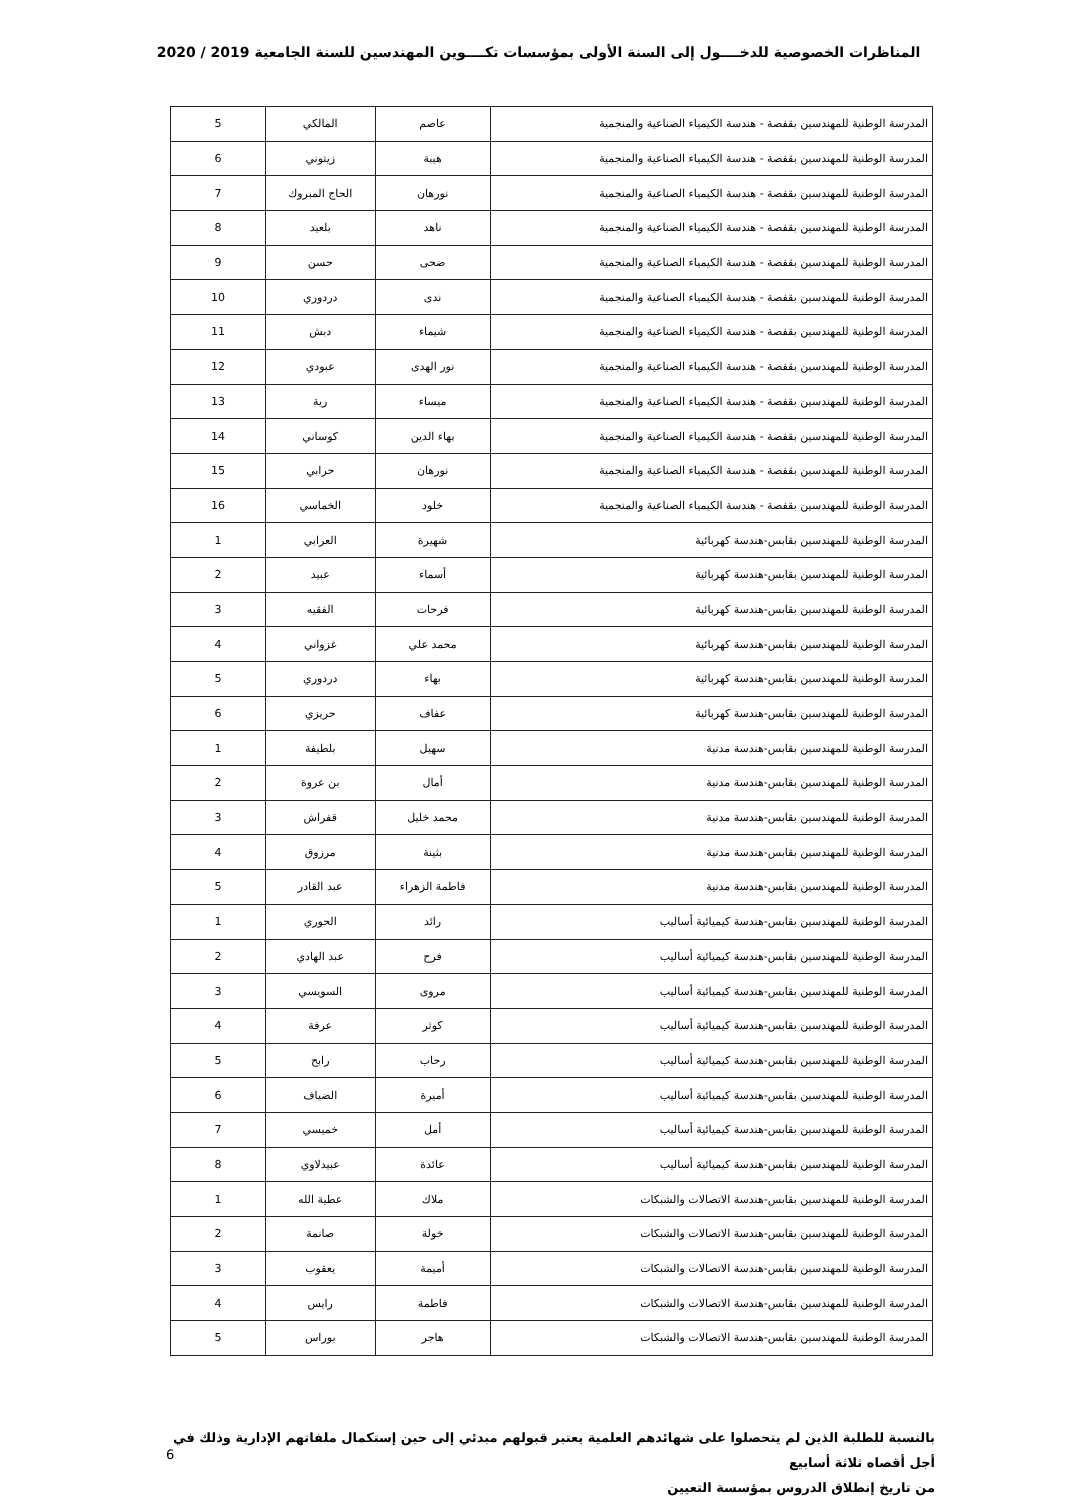المناظرات الخصوصية للدخــــول إلى السنة الأولى بمؤسسات تكــــوين المهندسين للسنة الجامعية 2019 / 2020
| المدرسة الوطنية للمهندسين بقفصة - هندسة الكيمياء الصناعية والمنجمية | عاصم | المالكي | 5 |
| المدرسة الوطنية للمهندسين بقفصة - هندسة الكيمياء الصناعية والمنجمية | هيبة | زيتوني | 6 |
| المدرسة الوطنية للمهندسين بقفصة - هندسة الكيمياء الصناعية والمنجمية | نورهان | الحاج المبروك | 7 |
| المدرسة الوطنية للمهندسين بقفصة - هندسة الكيمياء الصناعية والمنجمية | ناهد | بلعيد | 8 |
| المدرسة الوطنية للمهندسين بقفصة - هندسة الكيمياء الصناعية والمنجمية | ضحى | حسن | 9 |
| المدرسة الوطنية للمهندسين بقفصة - هندسة الكيمياء الصناعية والمنجمية | ندى | دردوري | 10 |
| المدرسة الوطنية للمهندسين بقفصة - هندسة الكيمياء الصناعية والمنجمية | شيماء | دبش | 11 |
| المدرسة الوطنية للمهندسين بقفصة - هندسة الكيمياء الصناعية والمنجمية | نور الهدى | عبودي | 12 |
| المدرسة الوطنية للمهندسين بقفصة - هندسة الكيمياء الصناعية والمنجمية | ميساء | رية | 13 |
| المدرسة الوطنية للمهندسين بقفصة - هندسة الكيمياء الصناعية والمنجمية | بهاء الدين | كوساني | 14 |
| المدرسة الوطنية للمهندسين بقفصة - هندسة الكيمياء الصناعية والمنجمية | نورهان | حرابي | 15 |
| المدرسة الوطنية للمهندسين بقفصة - هندسة الكيمياء الصناعية والمنجمية | خلود | الخماسي | 16 |
| المدرسة الوطنية للمهندسين بقابس-هندسة كهربائية | شهيرة | العرابي | 1 |
| المدرسة الوطنية للمهندسين بقابس-هندسة كهربائية | أسماء | عبيد | 2 |
| المدرسة الوطنية للمهندسين بقابس-هندسة كهربائية | فرحات | الفقيه | 3 |
| المدرسة الوطنية للمهندسين بقابس-هندسة كهربائية | محمد علي | غزواني | 4 |
| المدرسة الوطنية للمهندسين بقابس-هندسة كهربائية | بهاء | دردوري | 5 |
| المدرسة الوطنية للمهندسين بقابس-هندسة كهربائية | عفاف | حريزي | 6 |
| المدرسة الوطنية للمهندسين بقابس-هندسة مدنية | سهيل | بلطيفة | 1 |
| المدرسة الوطنية للمهندسين بقابس-هندسة مدنية | أمال | بن عروة | 2 |
| المدرسة الوطنية للمهندسين بقابس-هندسة مدنية | محمد خليل | قفراش | 3 |
| المدرسة الوطنية للمهندسين بقابس-هندسة مدنية | بثينة | مرزوق | 4 |
| المدرسة الوطنية للمهندسين بقابس-هندسة مدنية | فاطمة الزهراء | عبد القادر | 5 |
| المدرسة الوطنية للمهندسين بقابس-هندسة كيميائية أساليب | رائد | الحوري | 1 |
| المدرسة الوطنية للمهندسين بقابس-هندسة كيميائية أساليب | فرح | عبد الهادي | 2 |
| المدرسة الوطنية للمهندسين بقابس-هندسة كيميائية أساليب | مروى | السويسي | 3 |
| المدرسة الوطنية للمهندسين بقابس-هندسة كيميائية أساليب | كوثر | عرفة | 4 |
| المدرسة الوطنية للمهندسين بقابس-هندسة كيميائية أساليب | رحاب | رابح | 5 |
| المدرسة الوطنية للمهندسين بقابس-هندسة كيميائية أساليب | أميرة | الضياف | 6 |
| المدرسة الوطنية للمهندسين بقابس-هندسة كيميائية أساليب | أمل | خميسي | 7 |
| المدرسة الوطنية للمهندسين بقابس-هندسة كيميائية أساليب | عائدة | عبيدلاوي | 8 |
| المدرسة الوطنية للمهندسين بقابس-هندسة الاتصالات والشبكات | ملاك | عطية الله | 1 |
| المدرسة الوطنية للمهندسين بقابس-هندسة الاتصالات والشبكات | خولة | صانمة | 2 |
| المدرسة الوطنية للمهندسين بقابس-هندسة الاتصالات والشبكات | أميمة | يعقوب | 3 |
| المدرسة الوطنية للمهندسين بقابس-هندسة الاتصالات والشبكات | فاطمة | رايس | 4 |
| المدرسة الوطنية للمهندسين بقابس-هندسة الاتصالات والشبكات | هاجر | بوراس | 5 |
بالنسبة للطلبة الذين لم يتحصلوا على شهائدهم العلمية يعتبر قبولهم مبدئي إلى حين إستكمال ملفاتهم الإدارية وذلك في أجل أقصاه ثلاثة أسابيع
من تاريخ إنطلاق الدروس بمؤسسة التعيين
6